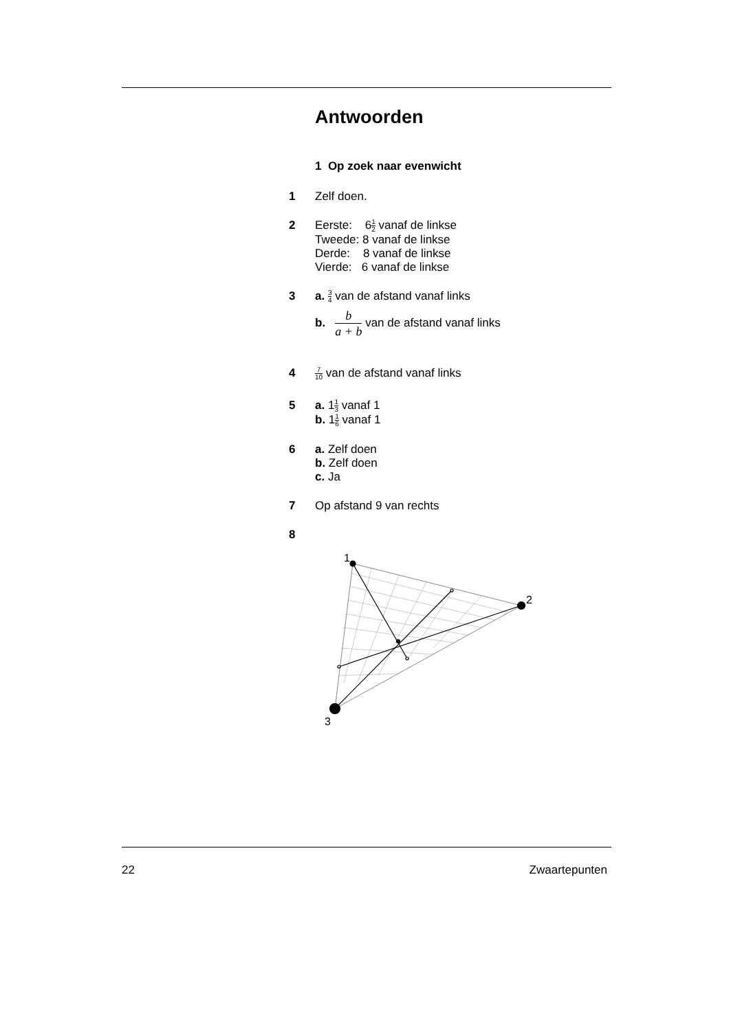Antwoorden
1 Op zoek naar evenwicht
1 Zelf doen.
2 Eerste: 61 2 vanaf de linkse
Tweede: 8 vanaf de linkse
Derde: 8 vanaf de linkse
Vierde: 6 vanaf de linkse
3 a. 3 4 van de afstand vanaf links
b. b a + b van de afstand vanaf links
4
7 10 van de afstand vanaf links
5 a. 11 3 vanaf 1
b. 11 6 vanaf 1
6 a. Zelf doen
b. Zelf doen
c. Ja
7 Op afstand 9 van rechts
8
1
2
3
22 Zwaartepunten